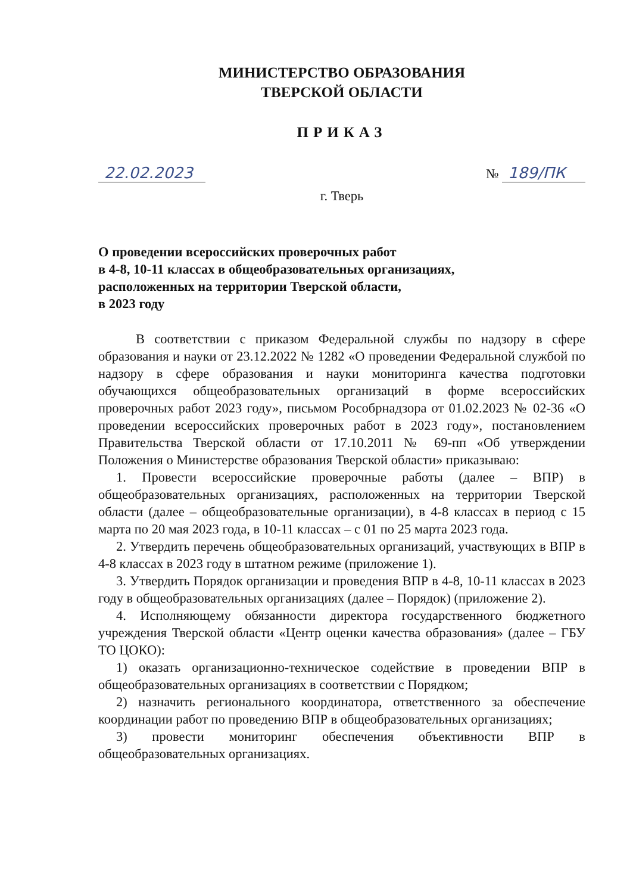МИНИСТЕРСТВО ОБРАЗОВАНИЯ
ТВЕРСКОЙ ОБЛАСТИ
ПРИКАЗ
22.02.2023 № 189/ПК
г. Тверь
О проведении всероссийских проверочных работ
в 4-8, 10-11 классах в общеобразовательных организациях,
расположенных на территории Тверской области,
в 2023 году
В соответствии с приказом Федеральной службы по надзору в сфере образования и науки от 23.12.2022 № 1282 «О проведении Федеральной службой по надзору в сфере образования и науки мониторинга качества подготовки обучающихся общеобразовательных организаций в форме всероссийских проверочных работ 2023 году», письмом Рособрнадзора от 01.02.2023 № 02-36 «О проведении всероссийских проверочных работ в 2023 году», постановлением Правительства Тверской области от 17.10.2011 № 69-пп «Об утверждении Положения о Министерстве образования Тверской области» приказываю:
1. Провести всероссийские проверочные работы (далее – ВПР) в общеобразовательных организациях, расположенных на территории Тверской области (далее – общеобразовательные организации), в 4-8 классах в период с 15 марта по 20 мая 2023 года, в 10-11 классах – с 01 по 25 марта 2023 года.
2. Утвердить перечень общеобразовательных организаций, участвующих в ВПР в 4-8 классах в 2023 году в штатном режиме (приложение 1).
3. Утвердить Порядок организации и проведения ВПР в 4-8, 10-11 классах в 2023 году в общеобразовательных организациях (далее – Порядок) (приложение 2).
4. Исполняющему обязанности директора государственного бюджетного учреждения Тверской области «Центр оценки качества образования» (далее – ГБУ ТО ЦОКО):
1) оказать организационно-техническое содействие в проведении ВПР в общеобразовательных организациях в соответствии с Порядком;
2) назначить регионального координатора, ответственного за обеспечение координации работ по проведению ВПР в общеобразовательных организациях;
3) провести мониторинг обеспечения объективности ВПР в общеобразовательных организациях.